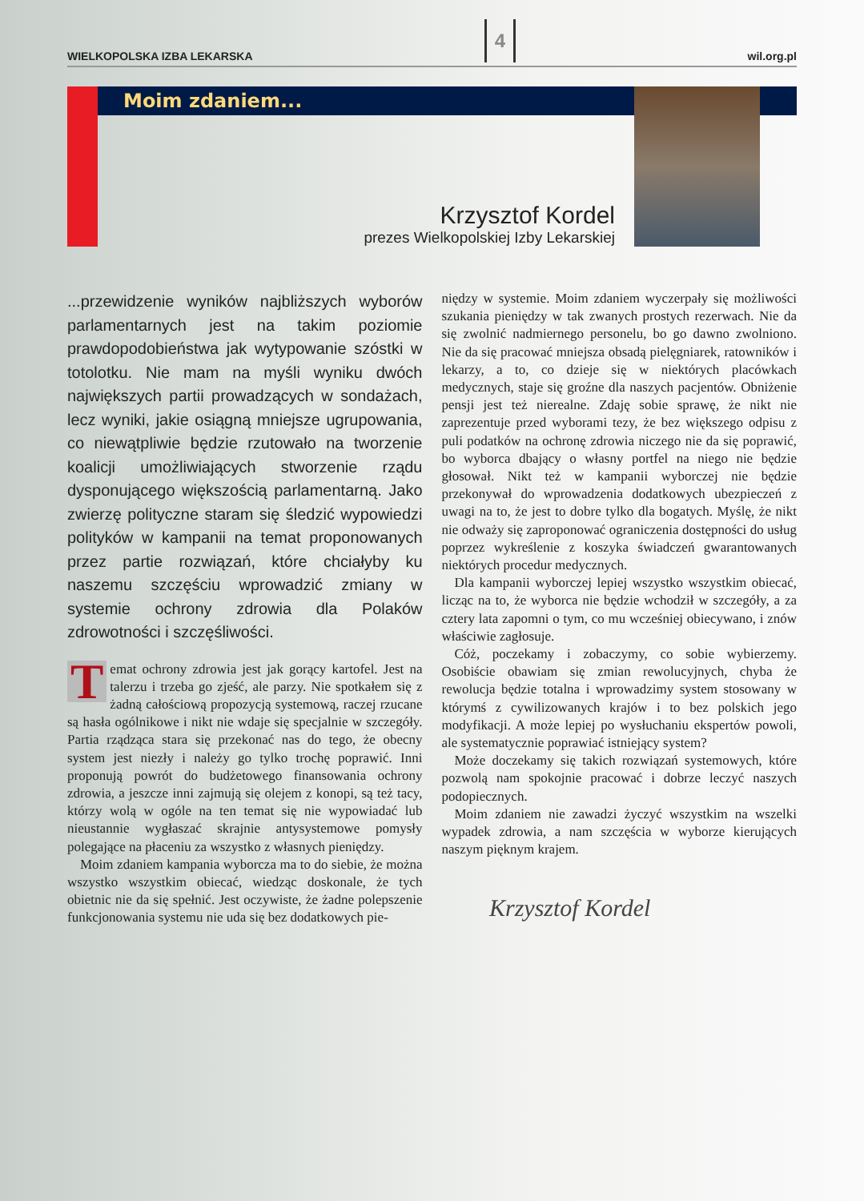WIELKOPOLSKA IZBA LEKARSKA 4 wil.org.pl
Moim zdaniem...
Krzysztof Kordel
prezes Wielkopolskiej Izby Lekarskiej
...przewidzenie wyników najbliższych wyborów parlamentarnych jest na takim poziomie prawdopodobieństwa jak wytypowanie szóstki w totolotku. Nie mam na myśli wyniku dwóch największych partii prowadzących w sondażach, lecz wyniki, jakie osiągną mniejsze ugrupowania, co niewątpliwie będzie rzutowało na tworzenie koalicji umożliwiających stworzenie rządu dysponującego większością parlamentarną. Jako zwierzę polityczne staram się śledzić wypowiedzi polityków w kampanii na temat proponowanych przez partie rozwiązań, które chciałyby ku naszemu szczęściu wprowadzić zmiany w systemie ochrony zdrowia dla Polaków zdrowotności i szczęśliwości.
Temat ochrony zdrowia jest jak gorący kartofel. Jest na talerzu i trzeba go zjeść, ale parzy. Nie spotkałem się z żadną całościową propozycją systemową, raczej rzucane są hasła ogólnikowe i nikt nie wdaje się specjalnie w szczegóły. Partia rządząca stara się przekonać nas do tego, że obecny system jest niezły i należy go tylko trochę poprawić. Inni proponują powrót do budżetowego finansowania ochrony zdrowia, a jeszcze inni zajmują się olejem z konopi, są też tacy, którzy wolą w ogóle na ten temat się nie wypowiadać lub nieustannie wygłaszać skrajnie antysystemowe pomysły polegające na płaceniu za wszystko z własnych pieniędzy.
Moim zdaniem kampania wyborcza ma to do siebie, że można wszystko wszystkim obiecać, wiedząc doskonale, że tych obietnic nie da się spełnić. Jest oczywiste, że żadne polepszenie funkcjonowania systemu nie uda się bez dodatkowych pie-
niędzy w systemie. Moim zdaniem wyczerpały się możliwości szukania pieniędzy w tak zwanych prostych rezerwach. Nie da się zwolnić nadmiernego personelu, bo go dawno zwolniono. Nie da się pracować mniejsza obsadą pielęgniarek, ratowników i lekarzy, a to, co dzieje się w niektórych placówkach medycznych, staje się groźne dla naszych pacjentów. Obniżenie pensji jest też nierealne. Zdaję sobie sprawę, że nikt nie zaprezentuje przed wyborami tezy, że bez większego odpisu z puli podatków na ochronę zdrowia niczego nie da się poprawić, bo wyborca dbający o własny portfel na niego nie będzie głosował. Nikt też w kampanii wyborczej nie będzie przekonywał do wprowadzenia dodatkowych ubezpieczeń z uwagi na to, że jest to dobre tylko dla bogatych. Myślę, że nikt nie odważy się zaproponować ograniczenia dostępności do usług poprzez wykreślenie z koszyka świadczeń gwarantowanych niektórych procedur medycznych.
Dla kampanii wyborczej lepiej wszystko wszystkim obiecać, licząc na to, że wyborca nie będzie wchodził w szczegóły, a za cztery lata zapomni o tym, co mu wcześniej obiecywano, i znów właściwie zagłosuje.
Cóż, poczekamy i zobaczymy, co sobie wybierzemy. Osobiście obawiam się zmian rewolucyjnych, chyba że rewolucja będzie totalna i wprowadzimy system stosowany w którymś z cywilizowanych krajów i to bez polskich jego modyfikacji. A może lepiej po wysłuchaniu ekspertów powoli, ale systematycznie poprawiać istniejący system?
Może doczekamy się takich rozwiązań systemowych, które pozwolą nam spokojnie pracować i dobrze leczyć naszych podopiecznych.
Moim zdaniem nie zawadzi życzyć wszystkim na wszelki wypadek zdrowia, a nam szczęścia w wyborze kierujących naszym pięknym krajem.
Krzysztof Kordel